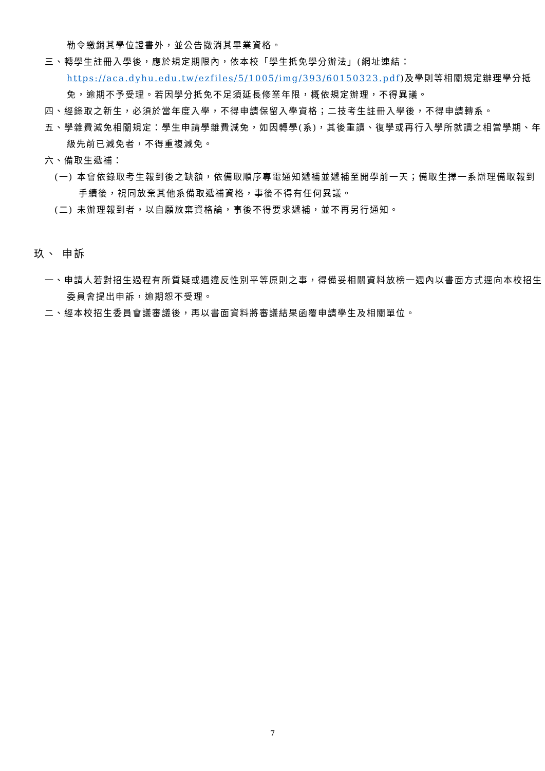勒令繳銷其學位證書外，並公告撤消其畢業資格。
三、轉學生註冊入學後，應於規定期限內，依本校「學生抵免學分辦法」(網址連結：https://aca.dyhu.edu.tw/ezfiles/5/1005/img/393/60150323.pdf)及學則等相關規定辦理學分抵免，逾期不予受理。若因學分抵免不足須延長修業年限，概依規定辦理，不得異議。
四、經錄取之新生，必須於當年度入學，不得申請保留入學資格；二技考生註冊入學後，不得申請轉系。
五、學雜費減免相關規定：學生申請學雜費減免，如因轉學(系)，其後重讀、復學或再行入學所就讀之相當學期、年級先前已減免者，不得重複減免。
六、備取生遞補：
(一) 本會依錄取考生報到後之缺額，依備取順序專電通知遞補並遞補至開學前一天；備取生擇一系辦理備取報到手續後，視同放棄其他系備取遞補資格，事後不得有任何異議。
(二) 未辦理報到者，以自願放棄資格論，事後不得要求遞補，並不再另行通知。
玖、 申訴
一、申請人若對招生過程有所質疑或遇違反性別平等原則之事，得備妥相關資料放榜一週內以書面方式逕向本校招生委員會提出申訴，逾期恕不受理。
二、經本校招生委員會議審議後，再以書面資料將審議結果函覆申請學生及相關單位。
7